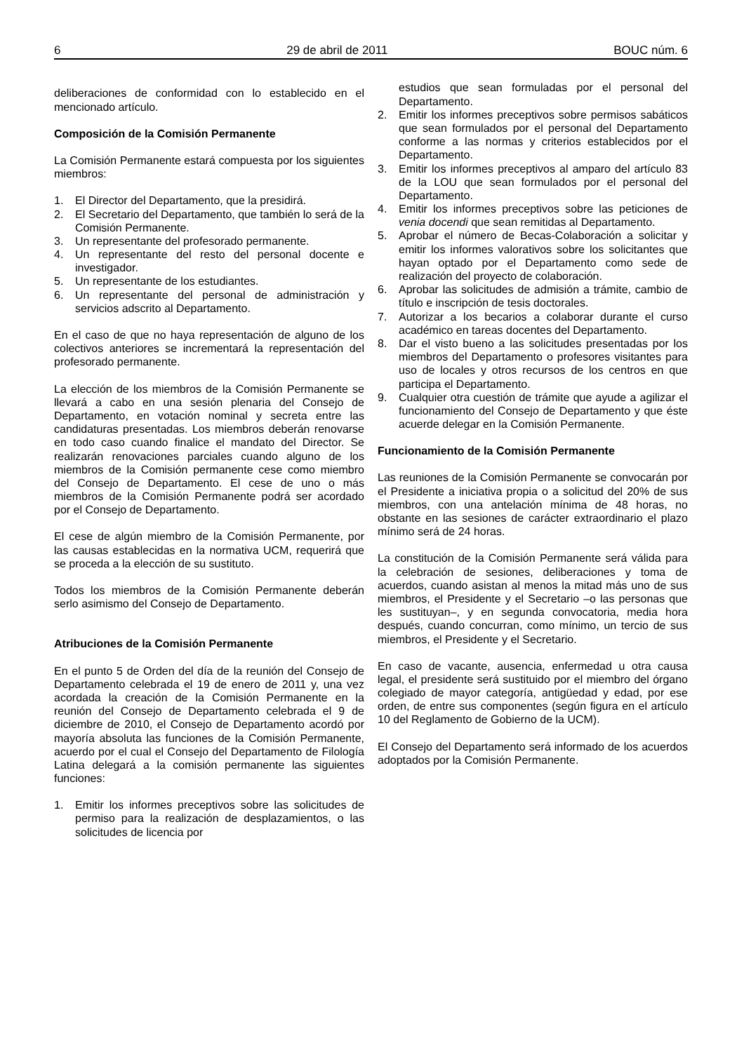6 29 de abril de 2011 BOUC núm. 6
deliberaciones de conformidad con lo establecido en el mencionado artículo.
Composición de la Comisión Permanente
La Comisión Permanente estará compuesta por los siguientes miembros:
1. El Director del Departamento, que la presidirá.
2. El Secretario del Departamento, que también lo será de la Comisión Permanente.
3. Un representante del profesorado permanente.
4. Un representante del resto del personal docente e investigador.
5. Un representante de los estudiantes.
6. Un representante del personal de administración y servicios adscrito al Departamento.
En el caso de que no haya representación de alguno de los colectivos anteriores se incrementará la representación del profesorado permanente.
La elección de los miembros de la Comisión Permanente se llevará a cabo en una sesión plenaria del Consejo de Departamento, en votación nominal y secreta entre las candidaturas presentadas. Los miembros deberán renovarse en todo caso cuando finalice el mandato del Director. Se realizarán renovaciones parciales cuando alguno de los miembros de la Comisión permanente cese como miembro del Consejo de Departamento. El cese de uno o más miembros de la Comisión Permanente podrá ser acordado por el Consejo de Departamento.
El cese de algún miembro de la Comisión Permanente, por las causas establecidas en la normativa UCM, requerirá que se proceda a la elección de su sustituto.
Todos los miembros de la Comisión Permanente deberán serlo asimismo del Consejo de Departamento.
Atribuciones de la Comisión Permanente
En el punto 5 de Orden del día de la reunión del Consejo de Departamento celebrada el 19 de enero de 2011 y, una vez acordada la creación de la Comisión Permanente en la reunión del Consejo de Departamento celebrada el 9 de diciembre de 2010, el Consejo de Departamento acordó por mayoría absoluta las funciones de la Comisión Permanente, acuerdo por el cual el Consejo del Departamento de Filología Latina delegará a la comisión permanente las siguientes funciones:
1. Emitir los informes preceptivos sobre las solicitudes de permiso para la realización de desplazamientos, o las solicitudes de licencia por
estudios que sean formuladas por el personal del Departamento.
2. Emitir los informes preceptivos sobre permisos sabáticos que sean formulados por el personal del Departamento conforme a las normas y criterios establecidos por el Departamento.
3. Emitir los informes preceptivos al amparo del artículo 83 de la LOU que sean formulados por el personal del Departamento.
4. Emitir los informes preceptivos sobre las peticiones de venia docendi que sean remitidas al Departamento.
5. Aprobar el número de Becas-Colaboración a solicitar y emitir los informes valorativos sobre los solicitantes que hayan optado por el Departamento como sede de realización del proyecto de colaboración.
6. Aprobar las solicitudes de admisión a trámite, cambio de título e inscripción de tesis doctorales.
7. Autorizar a los becarios a colaborar durante el curso académico en tareas docentes del Departamento.
8. Dar el visto bueno a las solicitudes presentadas por los miembros del Departamento o profesores visitantes para uso de locales y otros recursos de los centros en que participa el Departamento.
9. Cualquier otra cuestión de trámite que ayude a agilizar el funcionamiento del Consejo de Departamento y que éste acuerde delegar en la Comisión Permanente.
Funcionamiento de la Comisión Permanente
Las reuniones de la Comisión Permanente se convocarán por el Presidente a iniciativa propia o a solicitud del 20% de sus miembros, con una antelación mínima de 48 horas, no obstante en las sesiones de carácter extraordinario el plazo mínimo será de 24 horas.
La constitución de la Comisión Permanente será válida para la celebración de sesiones, deliberaciones y toma de acuerdos, cuando asistan al menos la mitad más uno de sus miembros, el Presidente y el Secretario –o las personas que les sustituyan–, y en segunda convocatoria, media hora después, cuando concurran, como mínimo, un tercio de sus miembros, el Presidente y el Secretario.
En caso de vacante, ausencia, enfermedad u otra causa legal, el presidente será sustituido por el miembro del órgano colegiado de mayor categoría, antigüedad y edad, por ese orden, de entre sus componentes (según figura en el artículo 10 del Reglamento de Gobierno de la UCM).
El Consejo del Departamento será informado de los acuerdos adoptados por la Comisión Permanente.